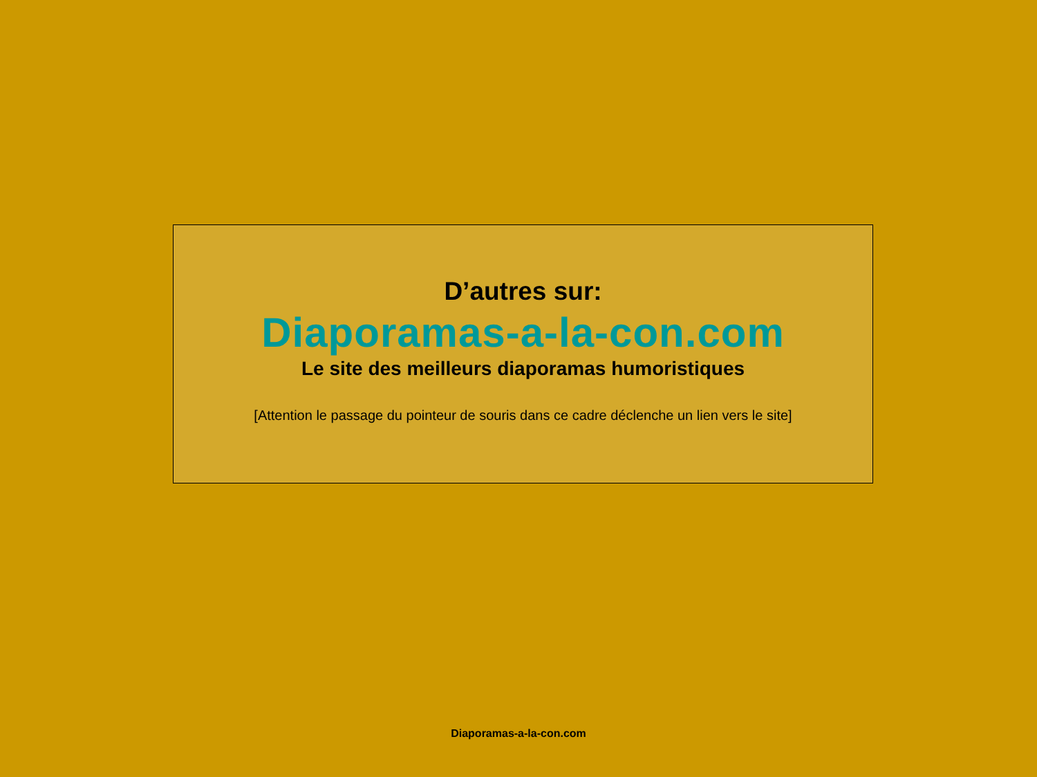D’autres sur:
Diaporamas-a-la-con.com
Le site des meilleurs diaporamas humoristiques
[Attention le passage du pointeur de souris dans ce cadre déclenche un lien vers le site]
Diaporamas-a-la-con.com